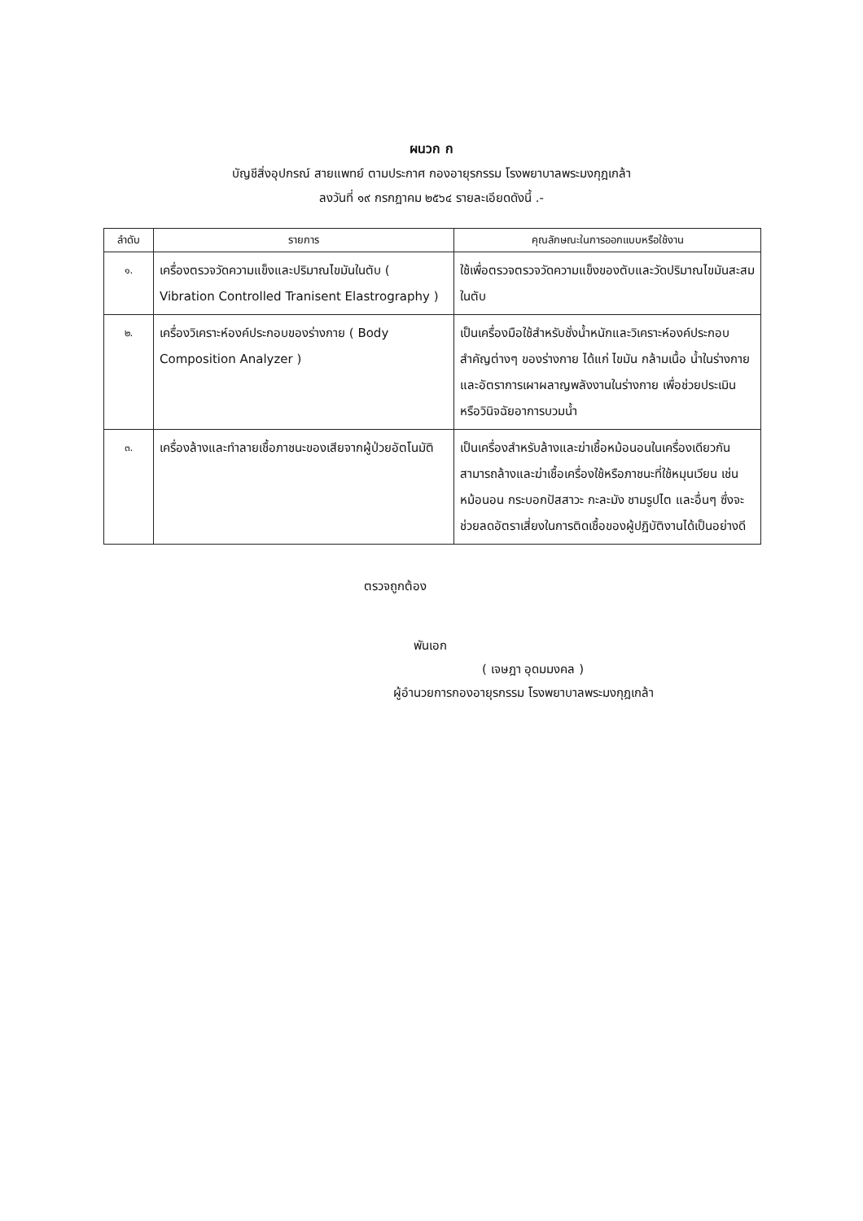ผนวก ก
บัญชีสิ่งอุปกรณ์ สายแพทย์ ตามประกาศ กองอายุรกรรม โรงพยาบาลพระมงกุฎเกล้า
ลงวันที่ ๑๙ กรกฎาคม ๒๕๖๔ รายละเอียดดังนี้ .-
| ลำดับ | รายการ | คุณลักษณะในการออกแบบหรือใช้งาน |
| --- | --- | --- |
| ๑. | เครื่องตรวจวัดความแข็งและปริมาณไขมันในตับ ( Vibration Controlled Tranisent Elastrography ) | ใช้เพื่อตรวจตรวจวัดความแข็งของตับและวัดปริมาณไขมันสะสมในตับ |
| ๒. | เครื่องวิเคราะห์องค์ประกอบของร่างกาย ( Body Composition Analyzer ) | เป็นเครื่องมือใช้สำหรับชั่งน้ำหนักและวิเคราะห์องค์ประกอบสำคัญต่างๆ ของร่างกาย ได้แก่ ไขมัน กล้ามเนื้อ น้ำในร่างกาย และอัตราการเผาผลาญพลังงานในร่างกาย เพื่อช่วยประเมินหรือวินิจฉัยอาการบวมน้ำ |
| ๓. | เครื่องล้างและทำลายเชื้อภาชนะของเสียจากผู้ป่วยอัตโนมัติ | เป็นเครื่องสำหรับล้างและฆ่าเชื้อหม้อนอนในเครื่องเดียวกัน สามารถล้างและฆ่าเชื้อเครื่องใช้หรือภาชนะที่ใช้หมุนเวียน เช่น หม้อนอน กระบอกปัสสาวะ กะละมัง ชามรูปไต และอื่นๆ ซึ่งจะช่วยลดอัตราเสี่ยงในการติดเชื้อของผู้ปฏิบัติงานได้เป็นอย่างดี |
ตรวจถูกต้อง
พันเอก
( เจษฎา อุดมมงคล )
ผู้อำนวยการกองอายุรกรรม โรงพยาบาลพระมงกุฎเกล้า